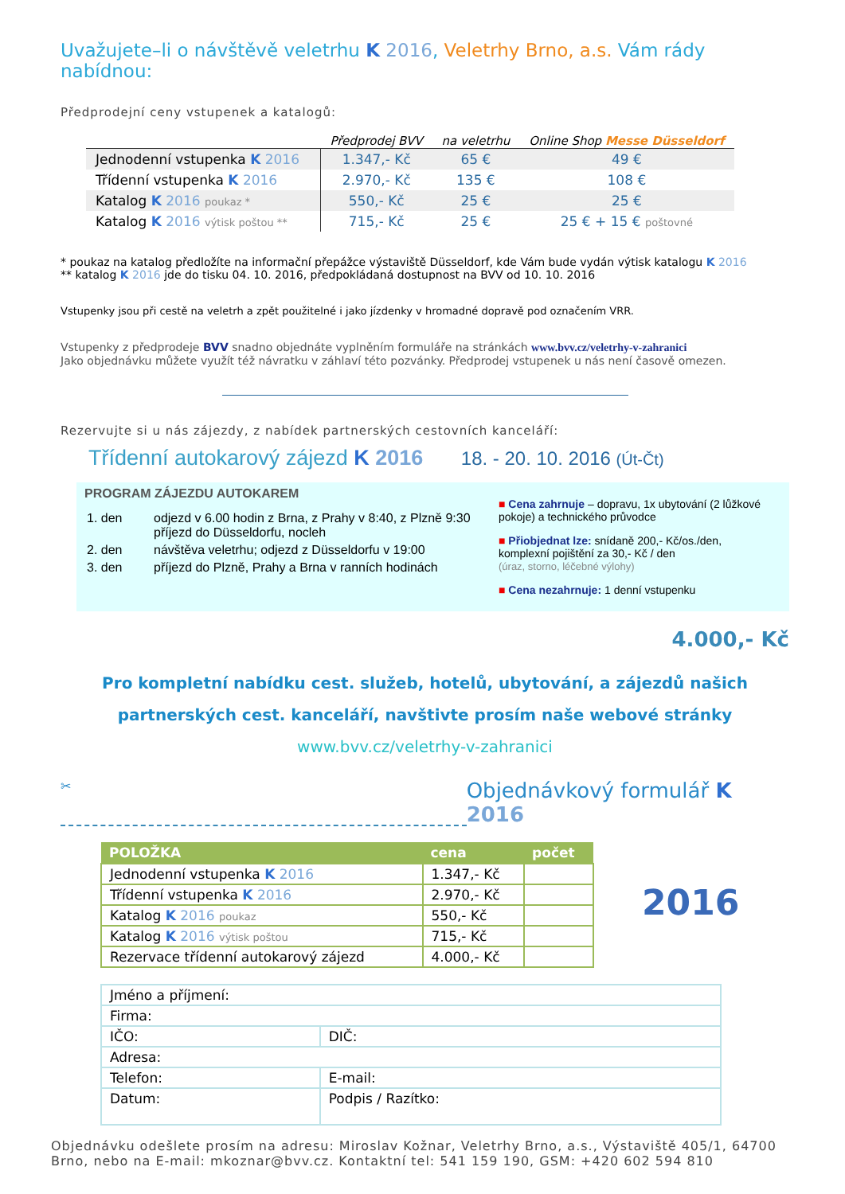Uvažujete–li o návštěvě veletrhu K 2016, Veletrhy Brno, a.s. Vám rády nabídnou:
Předprodejní ceny vstupenek a katalogů:
| | Předprodej BVV | na veletrhu | Online Shop Messe Düsseldorf |
| --- | --- | --- | --- |
| Jednodenní vstupenka K 2016 | 1.347,- Kč | 65 € | 49 € |
| Třídenní vstupenka K 2016 | 2.970,- Kč | 135 € | 108 € |
| Katalog K 2016 poukaz * | 550,- Kč | 25 € | 25 € |
| Katalog K 2016 výtisk poštou ** | 715,- Kč | 25 € | 25 € + 15 € poštovné |
* poukaz na katalog předložíte na informační přepážce výstaviště Düsseldorf, kde Vám bude vydán výtisk katalogu K 2016
** katalog K 2016 jde do tisku 04. 10. 2016, předpokládaná dostupnost na BVV od 10. 10. 2016
Vstupenky jsou při cestě na veletrh a zpět použitelné i jako jízdenky v hromadné dopravě pod označením VRR.
Vstupenky z předprodeje BVV snadno objednáte vyplněním formuláře na stránkách www.bvv.cz/veletrhy-v-zahranici
Jako objednávku můžete využít též návratku v záhlaví této pozvánky. Předprodej vstupenek u nás není časově omezen.
Rezervujte si u nás zájezdy, z nabídek partnerských cestovních kanceláří:
Třídenní autokarový zájezd K 2016 18. - 20. 10. 2016 (Út-Čt)
PROGRAM ZÁJEZDU AUTOKAREM
| 1. den | odjezd v 6.00 hodin z Brna, z Prahy v 8:40, z Plzně 9:30 příjezd do Düsseldorfu, nocleh |
| 2. den | návštěva veletrhu; odjezd z Düsseldorfu v 19:00 |
| 3. den | příjezd do Plzně, Prahy a Brna v ranních hodinách |
■ Cena zahrnuje – dopravu, 1x ubytování (2 lůžkové pokoje) a technického průvodce
■ Přiobjednat lze: snídaně 200,- Kč/os./den, komplexní pojištění za 30,- Kč / den
(úraz, storno, léčebné výlohy)
■ Cena nezahrnuje: 1 denní vstupenku
4.000,- Kč
Pro kompletní nabídku cest. služeb, hotelů, ubytování, a zájezdů našich partnerských cest. kanceláří, navštivte prosím naše webové stránky www.bvv.cz/veletrhy-v-zahranici
✂ Objednávkový formulář K 2016
| POLOŽKA | cena | počet |
| --- | --- | --- |
| Jednodenní vstupenka K 2016 | 1.347,- Kč | |
| Třídenní vstupenka K 2016 | 2.970,- Kč | |
| Katalog K 2016 poukaz | 550,- Kč | |
| Katalog K 2016 výtisk poštou | 715,- Kč | |
| Rezervace třídenní autokarový zájezd | 4.000,- Kč | |
2016
| Jméno a příjmení: | |
| Firma: | |
| IČO: | DIČ: |
| Adresa: | |
| Telefon: | E-mail: |
| Datum: | Podpis / Razítko: |
Objednávku odešlete prosím na adresu: Miroslav Kožnar, Veletrhy Brno, a.s., Výstaviště 405/1, 64700 Brno, nebo na E-mail: mkoznar@bvv.cz. Kontaktní tel: 541 159 190, GSM: +420 602 594 810